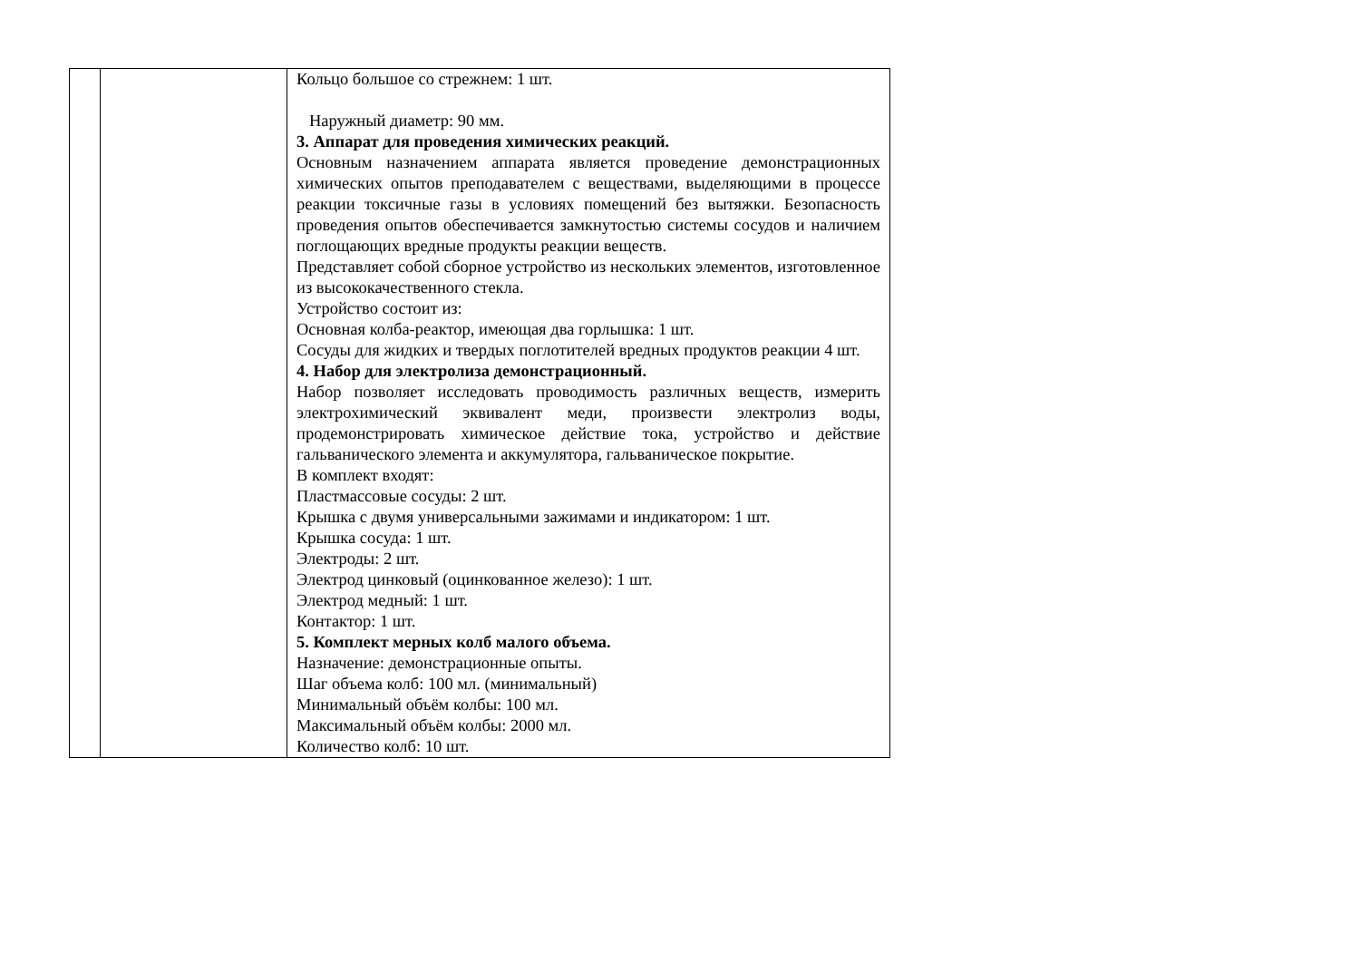| | | Кольцо большое со стрежнем: 1 шт. Наружный диаметр: 90 мм. 3. Аппарат для проведения химических реакций. Основным назначением аппарата является проведение демонстрационных химических опытов преподавателем с веществами, выделяющими в процессе реакции токсичные газы в условиях помещений без вытяжки. Безопасность проведения опытов обеспечивается замкнутостью системы сосудов и наличием поглощающих вредные продукты реакции веществ. Представляет собой сборное устройство из нескольких элементов, изготовленное из высококачественного стекла. Устройство состоит из: Основная колба-реактор, имеющая два горлышка: 1 шт. Сосуды для жидких и твердых поглотителей вредных продуктов реакции 4 шт. 4. Набор для электролиза демонстрационный. Набор позволяет исследовать проводимость различных веществ, измерить электрохимический эквивалент меди, произвести электролиз воды, продемонстрировать химическое действие тока, устройство и действие гальванического элемента и аккумулятора, гальваническое покрытие. В комплект входят: Пластмассовые сосуды: 2 шт. Крышка с двумя универсальными зажимами и индикатором: 1 шт. Крышка сосуда: 1 шт. Электроды: 2 шт. Электрод цинковый (оцинкованное железо): 1 шт. Электрод медный: 1 шт. Контактор: 1 шт. 5. Комплект мерных колб малого объема. Назначение: демонстрационные опыты. Шаг объема колб: 100 мл. (минимальный) Минимальный объём колбы: 100 мл. Максимальный объём колбы: 2000 мл. Количество колб: 10 шт. |